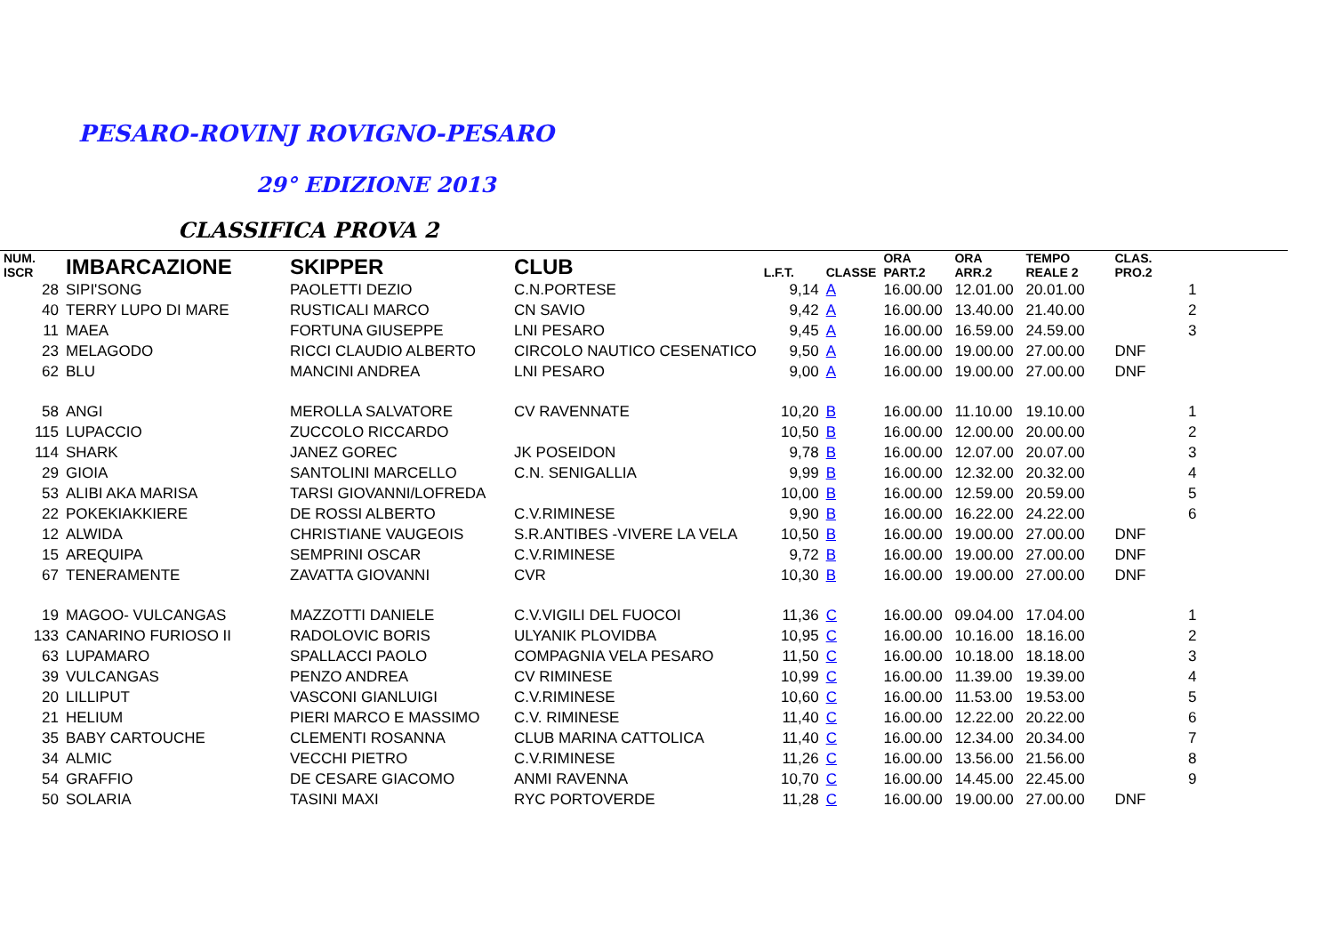PESARO-ROVINJ ROVIGNO-PESARO
29° EDIZIONE 2013
CLASSIFICA PROVA 2
| NUM. ISCR | IMBARCAZIONE | SKIPPER | CLUB | L.F.T. | CLASSE | ORA PART.2 | ORA ARR.2 | TEMPO REALE 2 | CLAS. PRO.2 | |
| --- | --- | --- | --- | --- | --- | --- | --- | --- | --- | --- |
| 28 | SIPI'SONG | PAOLETTI DEZIO | C.N.PORTESE | 9,14 | A | 16.00.00 | 12.01.00 | 20.01.00 | 1 | |
| 40 | TERRY LUPO DI MARE | RUSTICALI MARCO | CN SAVIO | 9,42 | A | 16.00.00 | 13.40.00 | 21.40.00 | 2 | |
| 11 | MAEA | FORTUNA GIUSEPPE | LNI PESARO | 9,45 | A | 16.00.00 | 16.59.00 | 24.59.00 | 3 | |
| 23 | MELAGODO | RICCI CLAUDIO ALBERTO | CIRCOLO NAUTICO CESENATICO | 9,50 | A | 16.00.00 | 19.00.00 | 27.00.00 | DNF | |
| 62 | BLU | MANCINI ANDREA | LNI PESARO | 9,00 | A | 16.00.00 | 19.00.00 | 27.00.00 | DNF | |
| 58 | ANGI | MEROLLA SALVATORE | CV RAVENNATE | 10,20 | B | 16.00.00 | 11.10.00 | 19.10.00 | 1 | |
| 115 | LUPACCIO | ZUCCOLO RICCARDO | | 10,50 | B | 16.00.00 | 12.00.00 | 20.00.00 | 2 | |
| 114 | SHARK | JANEZ GOREC | JK POSEIDON | 9,78 | B | 16.00.00 | 12.07.00 | 20.07.00 | 3 | |
| 29 | GIOIA | SANTOLINI MARCELLO | C.N. SENIGALLIA | 9,99 | B | 16.00.00 | 12.32.00 | 20.32.00 | 4 | |
| 53 | ALIBI AKA MARISA | TARSI GIOVANNI/LOFREDA | | 10,00 | B | 16.00.00 | 12.59.00 | 20.59.00 | 5 | |
| 22 | POKEKIAKKIERE | DE ROSSI ALBERTO | C.V.RIMINESE | 9,90 | B | 16.00.00 | 16.22.00 | 24.22.00 | 6 | |
| 12 | ALWIDA | CHRISTIANE VAUGEOIS | S.R.ANTIBES -VIVERE LA VELA | 10,50 | B | 16.00.00 | 19.00.00 | 27.00.00 | DNF | |
| 15 | AREQUIPA | SEMPRINI OSCAR | C.V.RIMINESE | 9,72 | B | 16.00.00 | 19.00.00 | 27.00.00 | DNF | |
| 67 | TENERAMENTE | ZAVATTA GIOVANNI | CVR | 10,30 | B | 16.00.00 | 19.00.00 | 27.00.00 | DNF | |
| 19 | MAGOO- VULCANGAS | MAZZOTTI DANIELE | C.V.VIGILI DEL FUOCOI | 11,36 | C | 16.00.00 | 09.04.00 | 17.04.00 | 1 | |
| 133 | CANARINO FURIOSO II | RADOLOVIC BORIS | ULYANIK PLOVIDBA | 10,95 | C | 16.00.00 | 10.16.00 | 18.16.00 | 2 | |
| 63 | LUPAMARO | SPALLACCI PAOLO | COMPAGNIA VELA PESARO | 11,50 | C | 16.00.00 | 10.18.00 | 18.18.00 | 3 | |
| 39 | VULCANGAS | PENZO ANDREA | CV RIMINESE | 10,99 | C | 16.00.00 | 11.39.00 | 19.39.00 | 4 | |
| 20 | LILLIPUT | VASCONI GIANLUIGI | C.V.RIMINESE | 10,60 | C | 16.00.00 | 11.53.00 | 19.53.00 | 5 | |
| 21 | HELIUM | PIERI MARCO E MASSIMO | C.V. RIMINESE | 11,40 | C | 16.00.00 | 12.22.00 | 20.22.00 | 6 | |
| 35 | BABY CARTOUCHE | CLEMENTI ROSANNA | CLUB MARINA CATTOLICA | 11,40 | C | 16.00.00 | 12.34.00 | 20.34.00 | 7 | |
| 34 | ALMIC | VECCHI PIETRO | C.V.RIMINESE | 11,26 | C | 16.00.00 | 13.56.00 | 21.56.00 | 8 | |
| 54 | GRAFFIO | DE CESARE GIACOMO | ANMI RAVENNA | 10,70 | C | 16.00.00 | 14.45.00 | 22.45.00 | 9 | |
| 50 | SOLARIA | TASINI MAXI | RYC PORTOVERDE | 11,28 | C | 16.00.00 | 19.00.00 | 27.00.00 | DNF | |